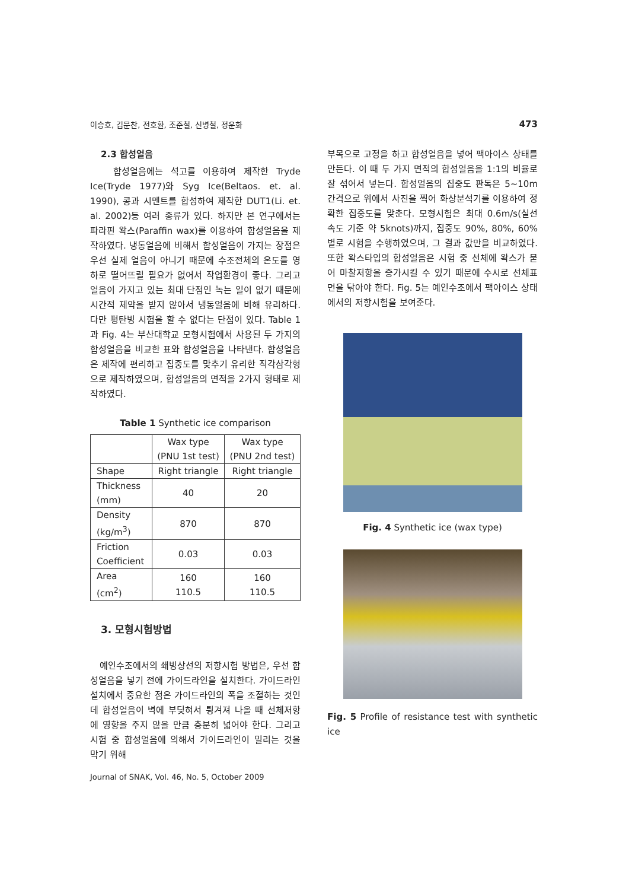이승호, 김문찬, 전호환, 조준철, 신병철, 정운화 473
2.3 합성얼음
합성얼음에는 석고를 이용하여 제작한 Tryde Ice(Tryde 1977)와 Syg Ice(Beltaos. et. al. 1990), 콩과 시멘트를 합성하여 제작한 DUT1(Li. et. al. 2002)등 여러 종류가 있다. 하지만 본 연구에서는 파라핀 왁스(Paraffin wax)를 이용하여 합성얼음을 제작하였다. 냉동얼음에 비해서 합성얼음이 가지는 장점은 우선 실제 얼음이 아니기 때문에 수조전체의 온도를 영하로 떨어뜨릴 필요가 없어서 작업환경이 좋다. 그리고 얼음이 가지고 있는 최대 단점인 녹는 일이 없기 때문에 시간적 제약을 받지 않아서 냉동얼음에 비해 유리하다. 다만 평탄빙 시험을 할 수 없다는 단점이 있다. Table 1과 Fig. 4는 부산대학교 모형시험에서 사용된 두 가지의 합성얼음을 비교한 표와 합성얼음을 나타낸다. 합성얼음은 제작에 편리하고 집중도를 맞추기 유리한 직각삼각형으로 제작하였으며, 합성얼음의 면적을 2가지 형태로 제작하였다.
Table 1 Synthetic ice comparison
| | Wax type (PNU 1st test) | Wax type (PNU 2nd test) |
| --- | --- | --- |
| Shape | Right triangle | Right triangle |
| Thickness (mm) | 40 | 20 |
| Density (kg/m<sup>3</sup>) | 870 | 870 |
| Friction Coefficient | 0.03 | 0.03 |
| Area (cm<sup>2</sup>) | 160 110.5 | 160 110.5 |
3. 모형시험방법
예인수조에서의 쇄빙상선의 저항시험 방법은, 우선 합성얼음을 넣기 전에 가이드라인을 설치한다. 가이드라인 설치에서 중요한 점은 가이드라인의 폭을 조절하는 것인데 합성얼음이 벽에 부딪혀서 튕겨져 나올 때 선체저항에 영향을 주지 않을 만큼 충분히 넓어야 한다. 그리고 시험 중 합성얼음에 의해서 가이드라인이 밀리는 것을 막기 위해
부목으로 고정을 하고 합성얼음을 넣어 팩아이스 상태를 만든다. 이 때 두 가지 면적의 합성얼음을 1:1의 비율로 잘 섞어서 넣는다. 합성얼음의 집중도 판독은 5~10m 간격으로 위에서 사진을 찍어 화상분석기를 이용하여 정확한 집중도를 맞춘다. 모형시험은 최대 0.6m/s(실선 속도 기준 약 5knots)까지, 집중도 90%, 80%, 60%별로 시험을 수행하였으며, 그 결과 값만을 비교하였다. 또한 왁스타입의 합성얼음은 시험 중 선체에 왁스가 묻어 마찰저항을 증가시킬 수 있기 때문에 수시로 선체표면을 닦아야 한다. Fig. 5는 예인수조에서 팩아이스 상태에서의 저항시험을 보여준다.
Fig. 4 Synthetic ice (wax type)
Fig. 5 Profile of resistance test with synthetic ice
Journal of SNAK, Vol. 46, No. 5, October 2009